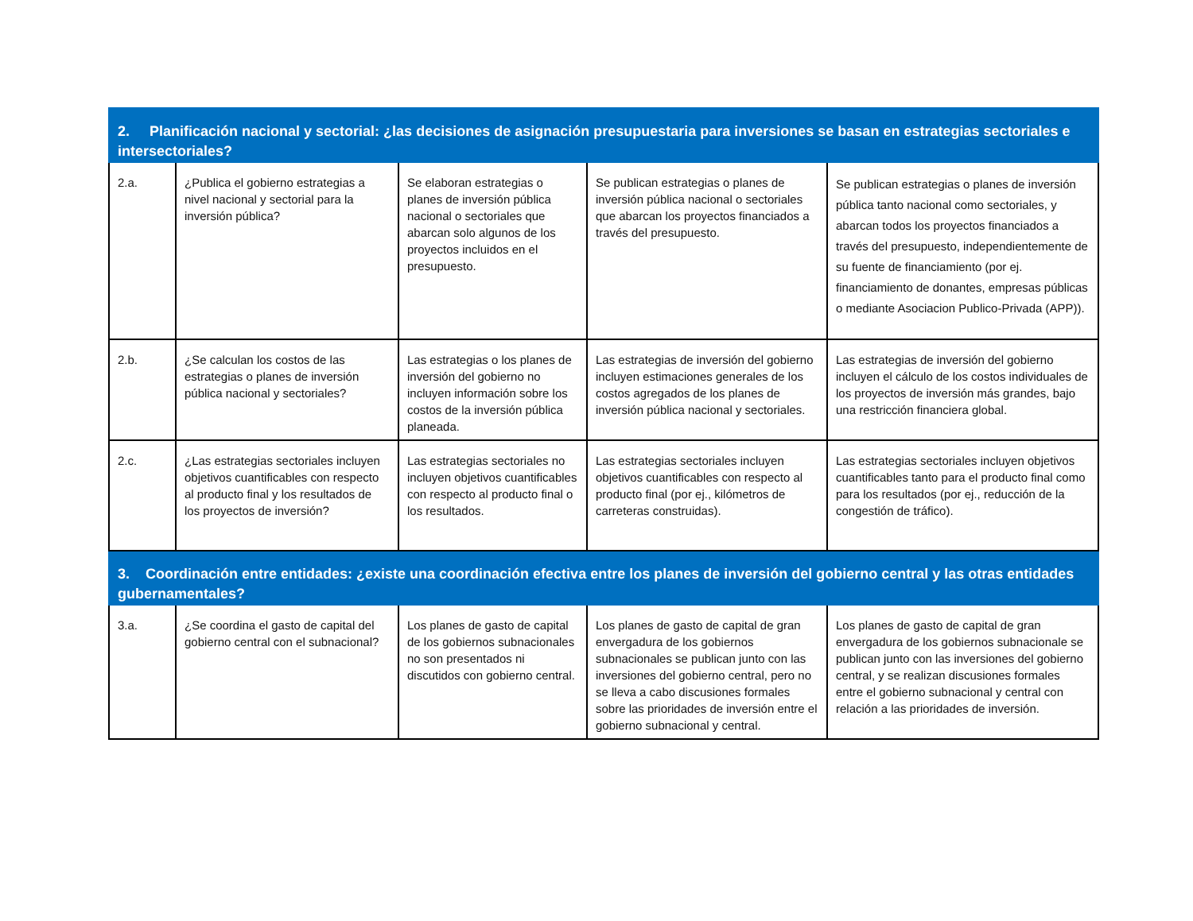| 2. Planificación nacional y sectorial: ¿las decisiones de asignación presupuestaria para inversiones se basan en estrategias sectoriales e intersectoriales? | | | | |
| 2.a. | ¿Publica el gobierno estrategias a nivel nacional y sectorial para la inversión pública? | Se elaboran estrategias o planes de inversión pública nacional o sectoriales que abarcan solo algunos de los proyectos incluidos en el presupuesto. | Se publican estrategias o planes de inversión pública nacional o sectoriales que abarcan los proyectos financiados a través del presupuesto. | Se publican estrategias o planes de inversión pública tanto nacional como sectoriales, y abarcan todos los proyectos financiados a través del presupuesto, independientemente de su fuente de financiamiento (por ej. financiamiento de donantes, empresas públicas o mediante Asociacion Publico-Privada (APP)). |
| 2.b. | ¿Se calculan los costos de las estrategias o planes de inversión pública nacional y sectoriales? | Las estrategias o los planes de inversión del gobierno no incluyen información sobre los costos de la inversión pública planeada. | Las estrategias de inversión del gobierno incluyen estimaciones generales de los costos agregados de los planes de inversión pública nacional y sectoriales. | Las estrategias de inversión del gobierno incluyen el cálculo de los costos individuales de los proyectos de inversión más grandes, bajo una restricción financiera global. |
| 2.c. | ¿Las estrategias sectoriales incluyen objetivos cuantificables con respecto al producto final y los resultados de los proyectos de inversión? | Las estrategias sectoriales no incluyen objetivos cuantificables con respecto al producto final o los resultados. | Las estrategias sectoriales incluyen objetivos cuantificables con respecto al producto final (por ej., kilómetros de carreteras construidas). | Las estrategias sectoriales incluyen objetivos cuantificables tanto para el producto final como para los resultados (por ej., reducción de la congestión de tráfico). |
| 3. Coordinación entre entidades: ¿existe una coordinación efectiva entre los planes de inversión del gobierno central y las otras entidades gubernamentales? | | | | |
| 3.a. | ¿Se coordina el gasto de capital del gobierno central con el subnacional? | Los planes de gasto de capital de los gobiernos subnacionales no son presentados ni discutidos con gobierno central. | Los planes de gasto de capital de gran envergadura de los gobiernos subnacionales se publican junto con las inversiones del gobierno central, pero no se lleva a cabo discusiones formales sobre las prioridades de inversión entre el gobierno subnacional y central. | Los planes de gasto de capital de gran envergadura de los gobiernos subnacionale se publican junto con las inversiones del gobierno central, y se realizan discusiones formales entre el gobierno subnacional y central con relación a las prioridades de inversión. |